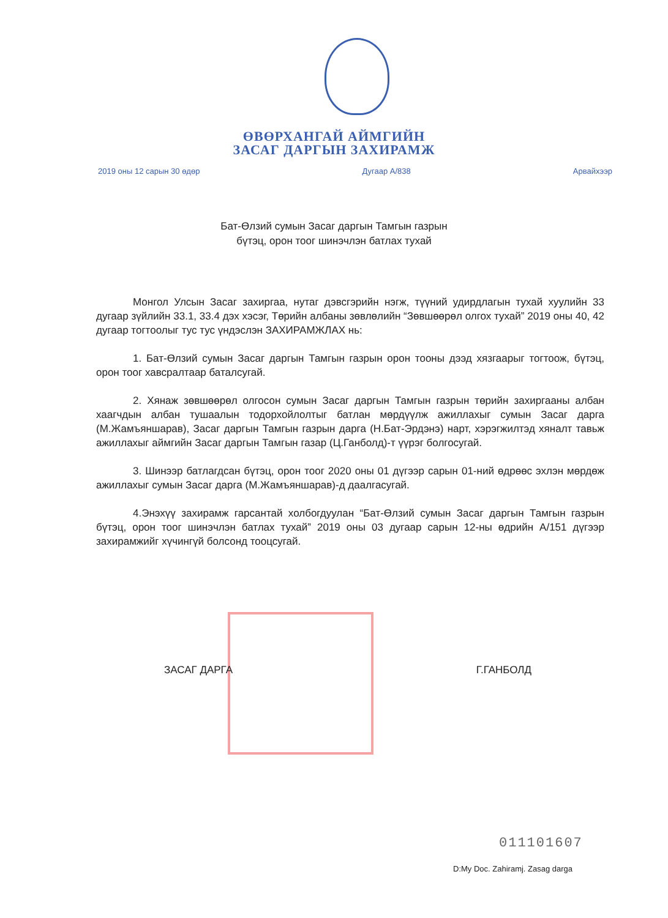ӨВӨРХАНГАЙ АЙМГИЙН
ЗАСАГ ДАРГЫН ЗАХИРАМЖ
2019 оны 12 сарын 30 өдөр Дугаар А/838 Арвайхээр
Бат-Өлзий сумын Засаг даргын Тамгын газрын
бүтэц, орон тоог шинэчлэн батлах тухай
Монгол Улсын Засаг захиргаа, нутаг дэвсгэрийн нэгж, түүний удирдлагын тухай хуулийн 33 дугаар зүйлийн 33.1, 33.4 дэх хэсэг, Төрийн албаны зөвлөлийн “Зөвшөөрөл олгох тухай” 2019 оны 40, 42 дугаар тогтоолыг тус тус үндэслэн ЗАХИРАМЖЛАХ нь:
1. Бат-Өлзий сумын Засаг даргын Тамгын газрын орон тооны дээд хязгаарыг тогтоож, бүтэц, орон тоог хавсралтаар баталсугай.
2. Хянаж зөвшөөрөл олгосон сумын Засаг даргын Тамгын газрын төрийн захиргааны албан хаагчдын албан тушаалын тодорхойлолтыг батлан мөрдүүлж ажиллахыг сумын Засаг дарга (М.Жамъяншарав), Засаг даргын Тамгын газрын дарга (Н.Бат-Эрдэнэ) нарт, хэрэгжилтэд хяналт тавьж ажиллахыг аймгийн Засаг даргын Тамгын газар (Ц.Ганболд)-т үүрэг болгосугай.
3. Шинээр батлагдсан бүтэц, орон тоог 2020 оны 01 дүгээр сарын 01-ний өдрөөс эхлэн мөрдөж ажиллахыг сумын Засаг дарга (М.Жамъяншарав)-д даалгасугай.
4.Энэхүү захирамж гарсантай холбогдуулан “Бат-Өлзий сумын Засаг даргын Тамгын газрын бүтэц, орон тоог шинэчлэн батлах тухай” 2019 оны 03 дугаар сарын 12-ны өдрийн А/151 дүгээр захирамжийг хүчингүй болсонд тооцсугай.
ЗАСАГ ДАРГА Г.ГАНБОЛД
011101607
D:My Doc. Zahiramj. Zasag darga